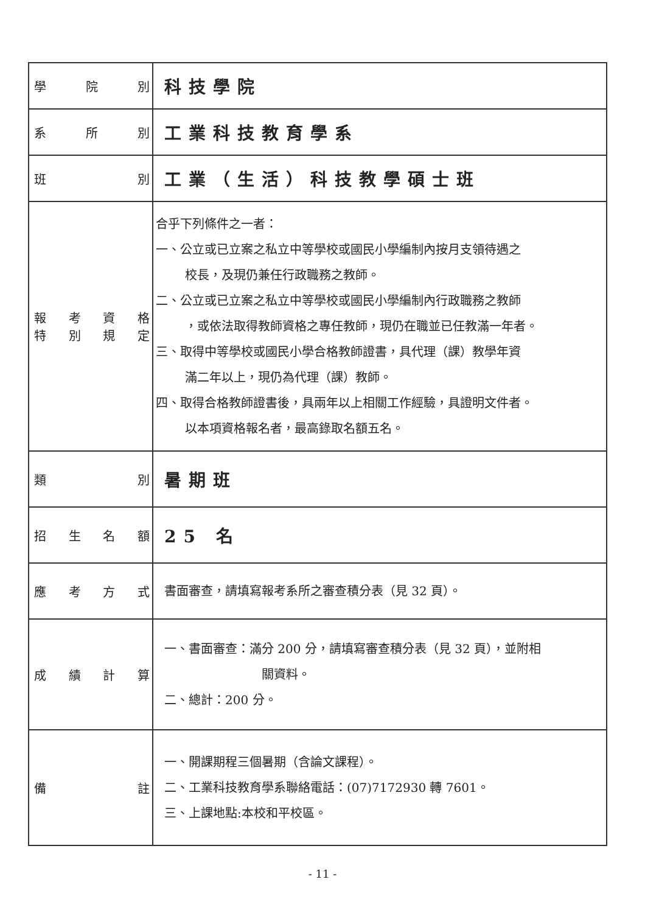| 學院別 | 科技學院 |
| 系所別 | 工業科技教育學系 |
| 班別 | 工業（生活）科技教學碩士班 |
| 報考資格 特別規定 | 合乎下列條件之一者： 一、公立或已立案之私立中等學校或國民小學編制內按月支領待遇之 校長，及現仍兼任行政職務之教師。 二、公立或已立案之私立中等學校或國民小學編制內行政職務之教師 ，或依法取得教師資格之專任教師，現仍在職並已任教滿一年者。 三、取得中等學校或國民小學合格教師證書，具代理（課）教學年資 滿二年以上，現仍為代理（課）教師。 四、取得合格教師證書後，具兩年以上相關工作經驗，具證明文件者。 以本項資格報名者，最高錄取名額五名。 |
| 類別 | 暑期班 |
| 招生名額 | 25 名 |
| 應考方式 | 書面審查，請填寫報考系所之審查積分表（見 32 頁）。 |
| 成績計算 | 一、書面審查：滿分 200 分，請填寫審查積分表（見 32 頁），並附相 關資料。 二、總計：200 分。 |
| 備註 | 一、開課期程三個暑期（含論文課程）。 二、工業科技教育學系聯絡電話：(07)7172930 轉 7601。 三、上課地點:本校和平校區。 |
- 11 -